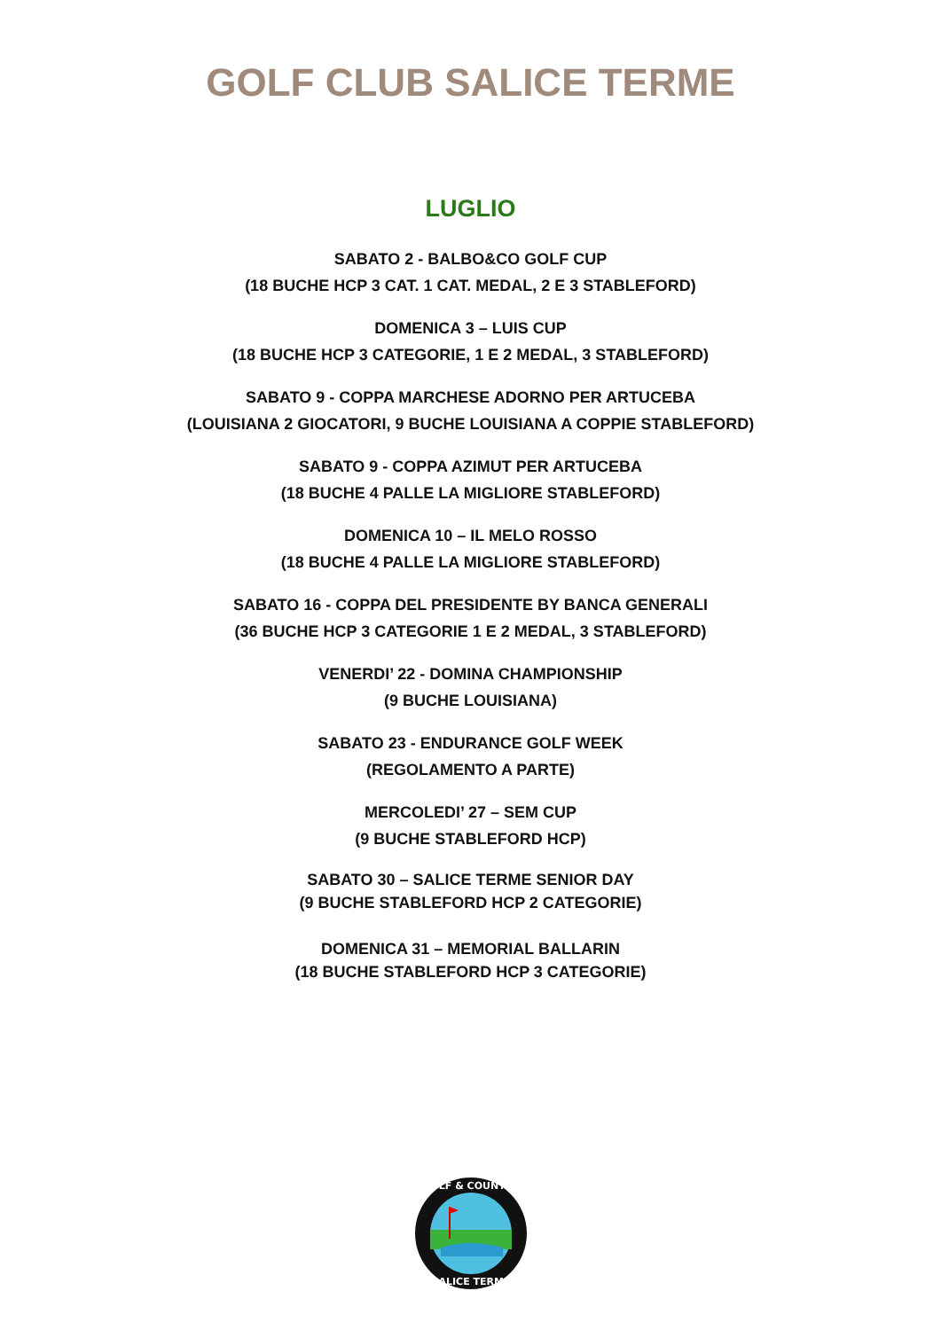GOLF CLUB SALICE TERME
LUGLIO
SABATO 2 - BALBO&CO GOLF CUP
(18 BUCHE HCP 3 CAT. 1 CAT. MEDAL, 2 E 3 STABLEFORD)
DOMENICA 3 – LUIS CUP
(18 BUCHE HCP 3 CATEGORIE, 1 E 2 MEDAL, 3 STABLEFORD)
SABATO 9 - COPPA MARCHESE ADORNO PER ARTUCEBA
(LOUISIANA 2 GIOCATORI, 9 BUCHE LOUISIANA A COPPIE STABLEFORD)
SABATO 9 - COPPA AZIMUT PER ARTUCEBA
(18 BUCHE 4 PALLE LA MIGLIORE STABLEFORD)
DOMENICA 10 – IL MELO ROSSO
(18 BUCHE 4 PALLE LA MIGLIORE STABLEFORD)
SABATO 16 - COPPA DEL PRESIDENTE BY BANCA GENERALI
(36 BUCHE HCP 3 CATEGORIE 1 E 2 MEDAL, 3 STABLEFORD)
VENERDI’ 22 - DOMINA CHAMPIONSHIP
(9 BUCHE LOUISIANA)
SABATO 23 - ENDURANCE GOLF WEEK
(REGOLAMENTO A PARTE)
MERCOLEDI’ 27 – SEM CUP
(9 BUCHE STABLEFORD HCP)
SABATO 30 – SALICE TERME SENIOR DAY
(9 BUCHE STABLEFORD HCP 2 CATEGORIE)
DOMENICA 31 – MEMORIAL BALLARIN
(18 BUCHE STABLEFORD HCP 3 CATEGORIE)
GOLF & COUNTRY
SALICE TERME